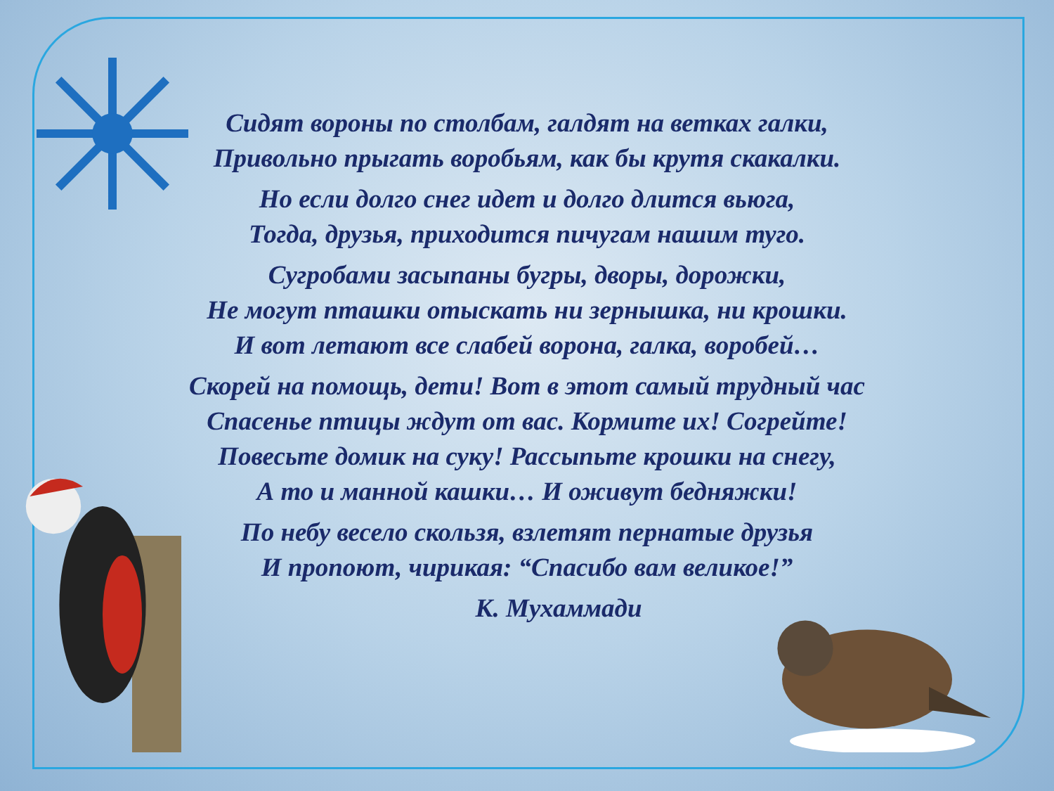Сидят вороны по столбам, галдят на ветках галки,
Привольно прыгать воробьям, как бы крутя скакалки.
Но если долго снег идет и долго длится вьюга,
Тогда, друзья, приходится пичугам нашим туго.
Сугробами засыпаны бугры, дворы, дорожки,
Не могут пташки отыскать ни зернышка, ни крошки.
И вот летают все слабей ворона, галка, воробей…
Скорей на помощь, дети! Вот в этот самый трудный час
Спасенье птицы ждут от вас. Кормите их! Согрейте!
Повесьте домик на суку! Рассыпьте крошки на снегу,
А то и манной кашки… И оживут бедняжки!
По небу весело скользя, взлетят пернатые друзья
И пропоют, чирикая: “Спасибо вам великое!”
К. Мухаммади